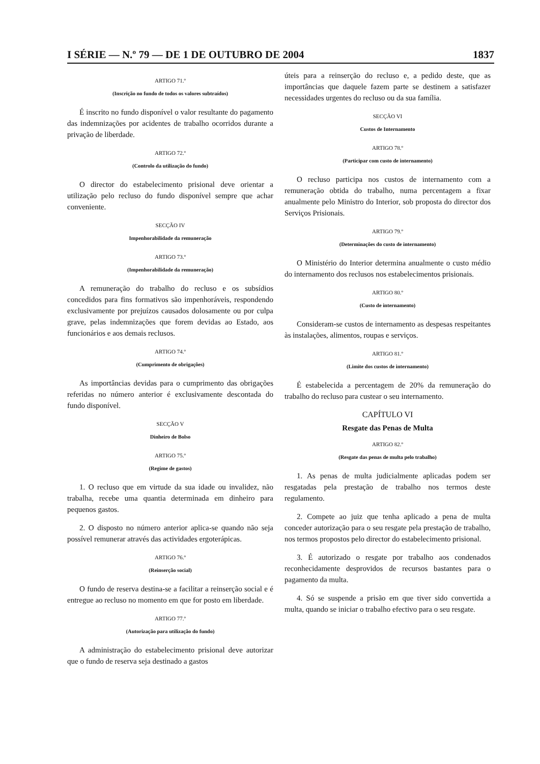I SÉRIE — N.º 79 — DE 1 DE OUTUBRO DE 2004 1837
ARTIGO 71.º
(Inscrição no fundo de todos os valores subtraídos)
É inscrito no fundo disponível o valor resultante do pagamento das indemnizações por acidentes de trabalho ocorridos durante a privação de liberdade.
ARTIGO 72.º
(Controlo da utilização do fundo)
O director do estabelecimento prisional deve orientar a utilização pelo recluso do fundo disponível sempre que achar conveniente.
SECÇÃO IV
Impenhorabilidade da remuneração
ARTIGO 73.º
(Impenhorabilidade da remuneração)
A remuneração do trabalho do recluso e os subsídios concedidos para fins formativos são impenhoráveis, respondendo exclusivamente por prejuízos causados dolosamente ou por culpa grave, pelas indemnizações que forem devidas ao Estado, aos funcionários e aos demais reclusos.
ARTIGO 74.º
(Cumprimento de obrigações)
As importâncias devidas para o cumprimento das obrigações referidas no número anterior é exclusivamente descontada do fundo disponível.
SECÇÃO V
Dinheiro de Bolso
ARTIGO 75.º
(Regime de gastos)
1. O recluso que em virtude da sua idade ou invalidez, não trabalha, recebe uma quantia determinada em dinheiro para pequenos gastos.
2. O disposto no número anterior aplica-se quando não seja possível remunerar através das actividades ergoterápicas.
ARTIGO 76.º
(Reinserção social)
O fundo de reserva destina-se a facilitar a reinserção social e é entregue ao recluso no momento em que for posto em liberdade.
ARTIGO 77.º
(Autorização para utilização do fundo)
A administração do estabelecimento prisional deve autorizar que o fundo de reserva seja destinado a gastos
úteis para a reinserção do recluso e, a pedido deste, que as importâncias que daquele fazem parte se destinem a satisfazer necessidades urgentes do recluso ou da sua família.
SECÇÃO VI
Custos de Internamento
ARTIGO 78.º
(Participar com custo de internamento)
O recluso participa nos custos de internamento com a remuneração obtida do trabalho, numa percentagem a fixar anualmente pelo Ministro do Interior, sob proposta do director dos Serviços Prisionais.
ARTIGO 79.º
(Determinações do custo de internamento)
O Ministério do Interior determina anualmente o custo médio do internamento dos reclusos nos estabelecimentos prisionais.
ARTIGO 80.º
(Custo de internamento)
Consideram-se custos de internamento as despesas respeitantes às instalações, alimentos, roupas e serviços.
ARTIGO 81.º
(Limite dos custos de internamento)
É estabelecida a percentagem de 20% da remuneração do trabalho do recluso para custear o seu internamento.
CAPÍTULO VI
Resgate das Penas de Multa
ARTIGO 82.º
(Resgate das penas de multa pelo trabalho)
1. As penas de multa judicialmente aplicadas podem ser resgatadas pela prestação de trabalho nos termos deste regulamento.
2. Compete ao juiz que tenha aplicado a pena de multa conceder autorização para o seu resgate pela prestação de trabalho, nos termos propostos pelo director do estabelecimento prisional.
3. É autorizado o resgate por trabalho aos condenados reconhecidamente desprovidos de recursos bastantes para o pagamento da multa.
4. Só se suspende a prisão em que tiver sido convertida a multa, quando se iniciar o trabalho efectivo para o seu resgate.